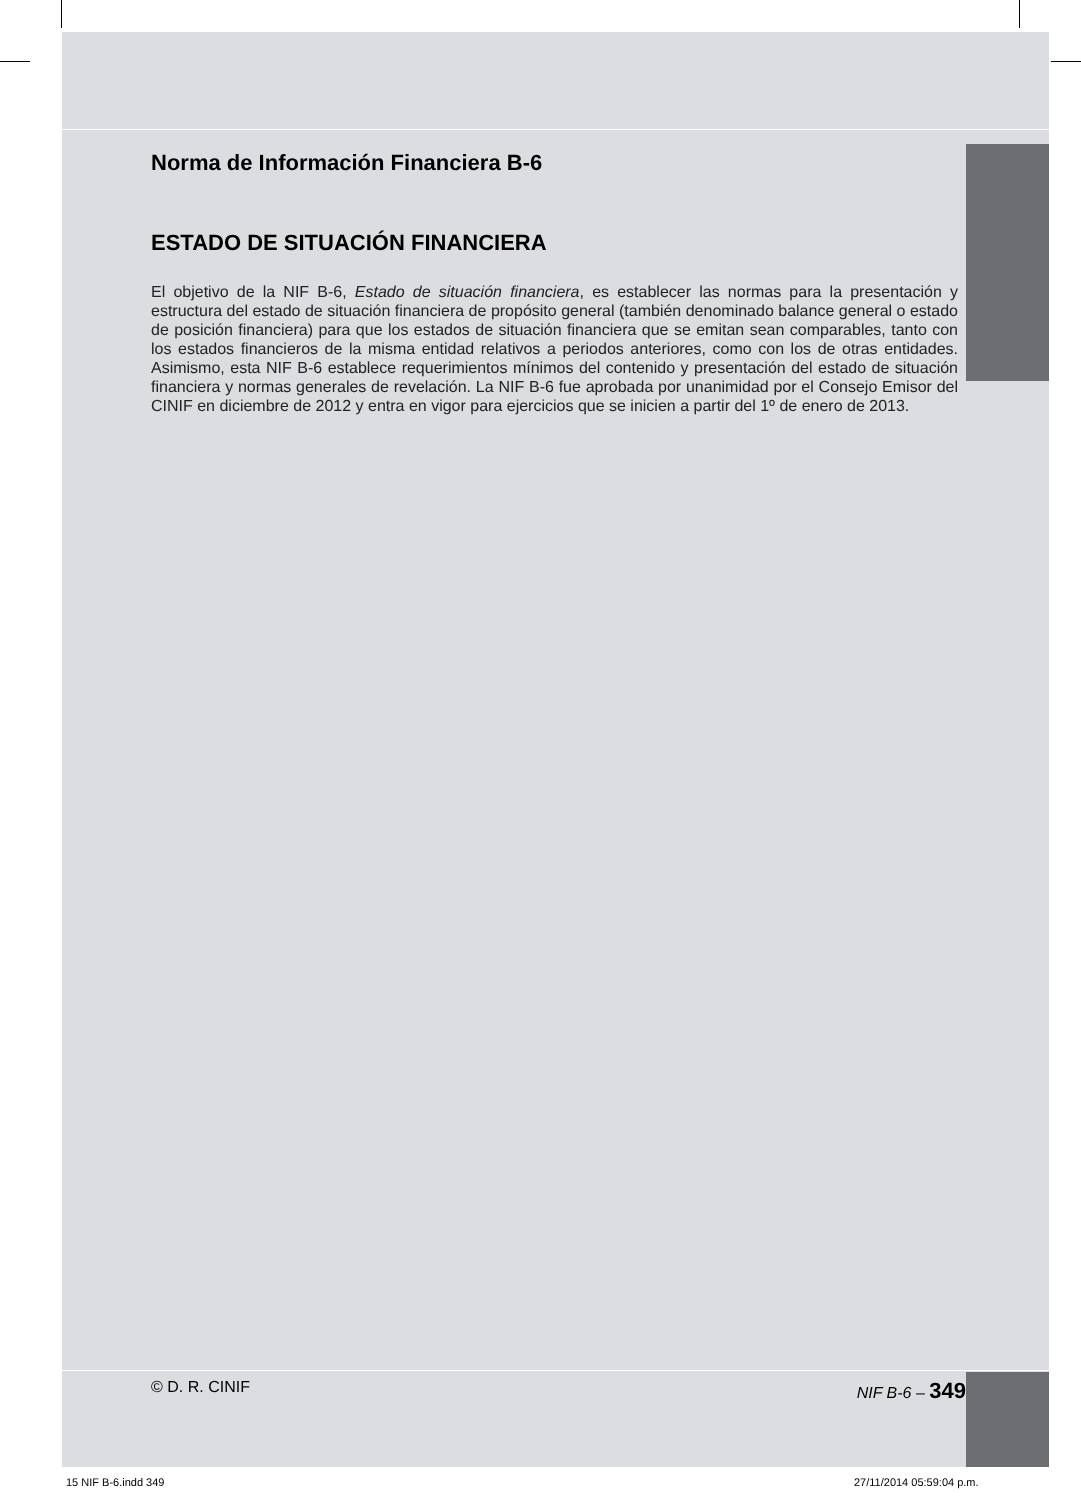Norma de Información Financiera B-6
ESTADO DE SITUACIÓN FINANCIERA
El objetivo de la NIF B-6, Estado de situación financiera, es establecer las normas para la presentación y estructura del estado de situación financiera de propósito general (también denominado balance general o estado de posición financiera) para que los estados de situación financiera que se emitan sean comparables, tanto con los estados financieros de la misma entidad relativos a periodos anteriores, como con los de otras entidades. Asimismo, esta NIF B-6 establece requerimientos mínimos del contenido y presentación del estado de situación financiera y normas generales de revelación. La NIF B-6 fue aprobada por unanimidad por el Consejo Emisor del CINIF en diciembre de 2012 y entra en vigor para ejercicios que se inicien a partir del 1º de enero de 2013.
© D. R. CINIF NIF B-6 – 349
15 NIF B-6.indd 349 27/11/2014 05:59:04 p.m.